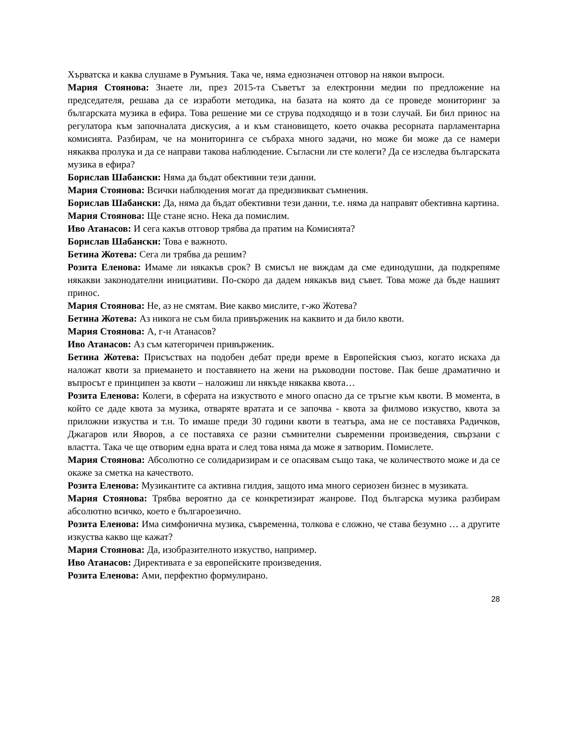Хърватска и каква слушаме в Румъния. Така че, няма еднозначен отговор на някои въпроси.
Мария Стоянова: Знаете ли, през 2015-та Съветът за електронни медии по предложение на председателя, решава да се изработи методика, на базата на която да се проведе мониторинг за българската музика в ефира. Това решение ми се струва подходящо и в този случай. Би бил принос на регулатора към започналата дискусия, а и към становището, което очаква ресорната парламентарна комисията. Разбирам, че на мониторинга се събраха много задачи, но може би може да се намери някаква пролука и да се направи такова наблюдение. Съгласни ли сте колеги? Да се изследва българската музика в ефира?
Борислав Шабански: Няма да бъдат обективни тези данни.
Мария Стоянова: Всички наблюдения могат да предизвикват съмнения.
Борислав Шабански: Да, няма да бъдат обективни тези данни, т.е. няма да направят обективна картина.
Мария Стоянова: Ще стане ясно. Нека да помислим.
Иво Атанасов: И сега какъв отговор трябва да пратим на Комисията?
Борислав Шабански: Това е важното.
Бетина Жотева: Сега ли трябва да решим?
Розита Еленова: Имаме ли някакъв срок? В смисъл не виждам да сме единодушни, да подкрепяме някакви законодателни инициативи. По-скоро да дадем някакъв вид съвет. Това може да бъде нашият принос.
Мария Стоянова: Не, аз не смятам. Вие какво мислите, г-жо Жотева?
Бетина Жотева: Аз никога не съм била привърженик на каквито и да било квоти.
Мария Стоянова: А, г-н Атанасов?
Иво Атанасов: Аз съм категоричен привърженик.
Бетина Жотева: Присъствах на подобен дебат преди време в Европейския съюз, когато искаха да наложат квоти за приемането и поставянето на жени на ръководни постове. Пак беше драматично и въпросът е принципен за квоти – наложиш ли някъде някаква квота…
Розита Еленова: Колеги, в сферата на изкуството е много опасно да се тръгне към квоти. В момента, в който се даде квота за музика, отваряте вратата и се започва - квота за филмово изкуство, квота за приложни изкуства и т.н. То имаше преди 30 години квоти в театъра, ама не се поставяха Радичков, Джагаров или Яворов, а се поставяха се разни съмнителни съвременни произведения, свързани с властта. Така че ще отворим една врата и след това няма да може я затворим. Помислете.
Мария Стоянова: Абсолютно се солидаризирам и се опасявам също така, че количеството може и да се окаже за сметка на качеството.
Розита Еленова: Музикантите са активна гилдия, защото има много сериозен бизнес в музиката.
Мария Стоянова: Трябва вероятно да се конкретизират жанрове. Под българска музика разбирам абсолютно всичко, което е българоезично.
Розита Еленова: Има симфонична музика, съвременна, толкова е сложно, че става безумно … а другите изкуства какво ще кажат?
Мария Стоянова: Да, изобразителното изкуство, например.
Иво Атанасов: Директивата е за европейските произведения.
Розита Еленова: Ами, перфектно формулирано.
28